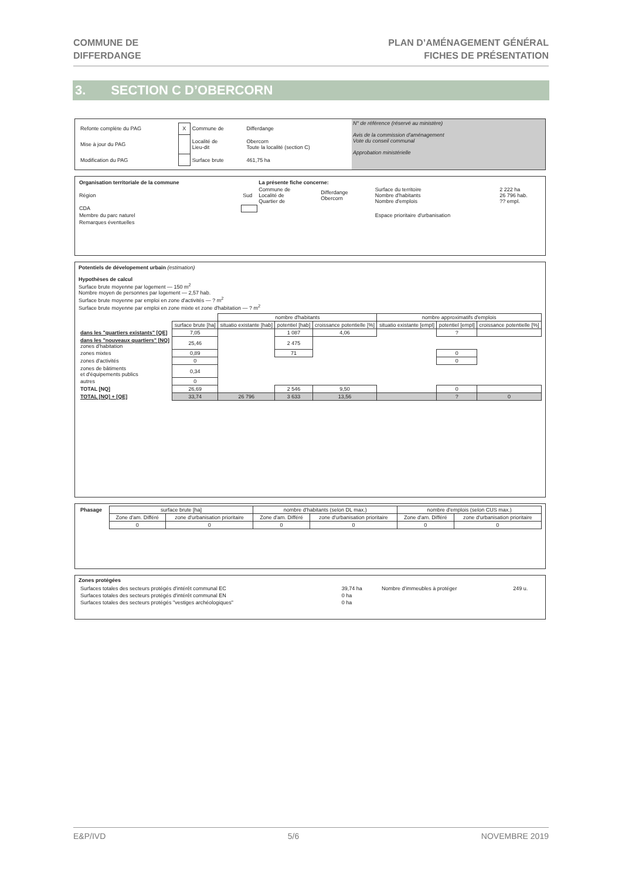COMMUNE DE
DIFFERDANGE
PLAN D’AMÉNAGEMENT GÉNÉRAL
FICHES DE PRÉSENTATION
3. SECTION C D’OBERCORN
| Refonte complète du PAG | X | Commune de | Differdange |
| Mise à jour du PAG | | Localité de Lieu-dit | Obercorn Toute la localité (section C) |
| Modification du PAG | | Surface brute | 461,75 ha |
N° de référence (réservé au ministère)
Avis de la commission d'aménagement
Vote du conseil communal
Approbation ministérielle
| Organisation territoriale de la commune | | La présente fiche concerne: | | | |
| Région | Sud | Commune de Localité de Quartier de | Differdange Obercorn | Surface du territoire Nombre d'habitants Nombre d'emplois | 2 222 ha 26 796 hab. ?? empl. |
| CDA | | | | | |
| Membre du parc naturel | | | | Espace prioritaire d'urbanisation | |
| Remarques éventuelles | | | | | |
Potentiels de dévelopement urbain (estimation)
Hypothèses de calcul
Surface brute moyenne par logement — 150 m<sup>2</sup>
Nombre moyen de personnes par logement — 2,57 hab.
Surface brute moyenne par emploi en zone d'activités — ? m<sup>2</sup>
Surface brute moyenne par emploi en zone mixte et zone d'habitation — ? m<sup>2</sup>
| | | nombre d'habitants | | | nombre approximatifs d'emplois | | |
| | surface brute [ha] | situatio existante [hab] | potentiel [hab] | croissance potentielle [%] | situatio existante [empl] | potentiel [empl] | croissance potentielle [%] |
| dans les "quartiers existants" [QE] | 7,05 | | 1 087 | 4,06 | | ? | |
| dans les "nouveaux quartiers" [NQ] zones d'habitation | 25,46 | | 2 475 | | | | |
| zones mixtes | 0,89 | | 71 | | | 0 | |
| zones d'activités | 0 | | | | | 0 | |
| zones de bâtiments et d'équipements publics | 0,34 | | | | | | |
| autres | 0 | | | | | | |
| TOTAL [NQ] | 26,69 | | 2 546 | 9,50 | | 0 | |
| TOTAL [NQ] + [QE] | 33,74 | 26 796 | 3 633 | 13,56 | | ? | 0 |
| Phasage | surface brute [ha] | | nombre d'habitants (selon DL max.) | | nombre d'emplois (selon CUS max.) | |
| | Zone d'am. Différé | zone d'urbanisation prioritaire | Zone d'am. Différé | zone d'urbanisation prioritaire | Zone d'am. Différé | zone d'urbanisation prioritaire |
| | 0 | 0 | 0 | 0 | 0 | 0 |
Zones protégées
| Surfaces totales des secteurs protégés d'intérêt communal EC | 39,74 ha | Nombre d'immeubles à protéger | 249 u. |
| Surfaces totales des secteurs protégés d'intérêt communal EN | 0 ha | | |
| Surfaces totales des secteurs protégés "vestiges archéologiques" | 0 ha | | |
E&P/IVD 5/6 NOVEMBRE 2019